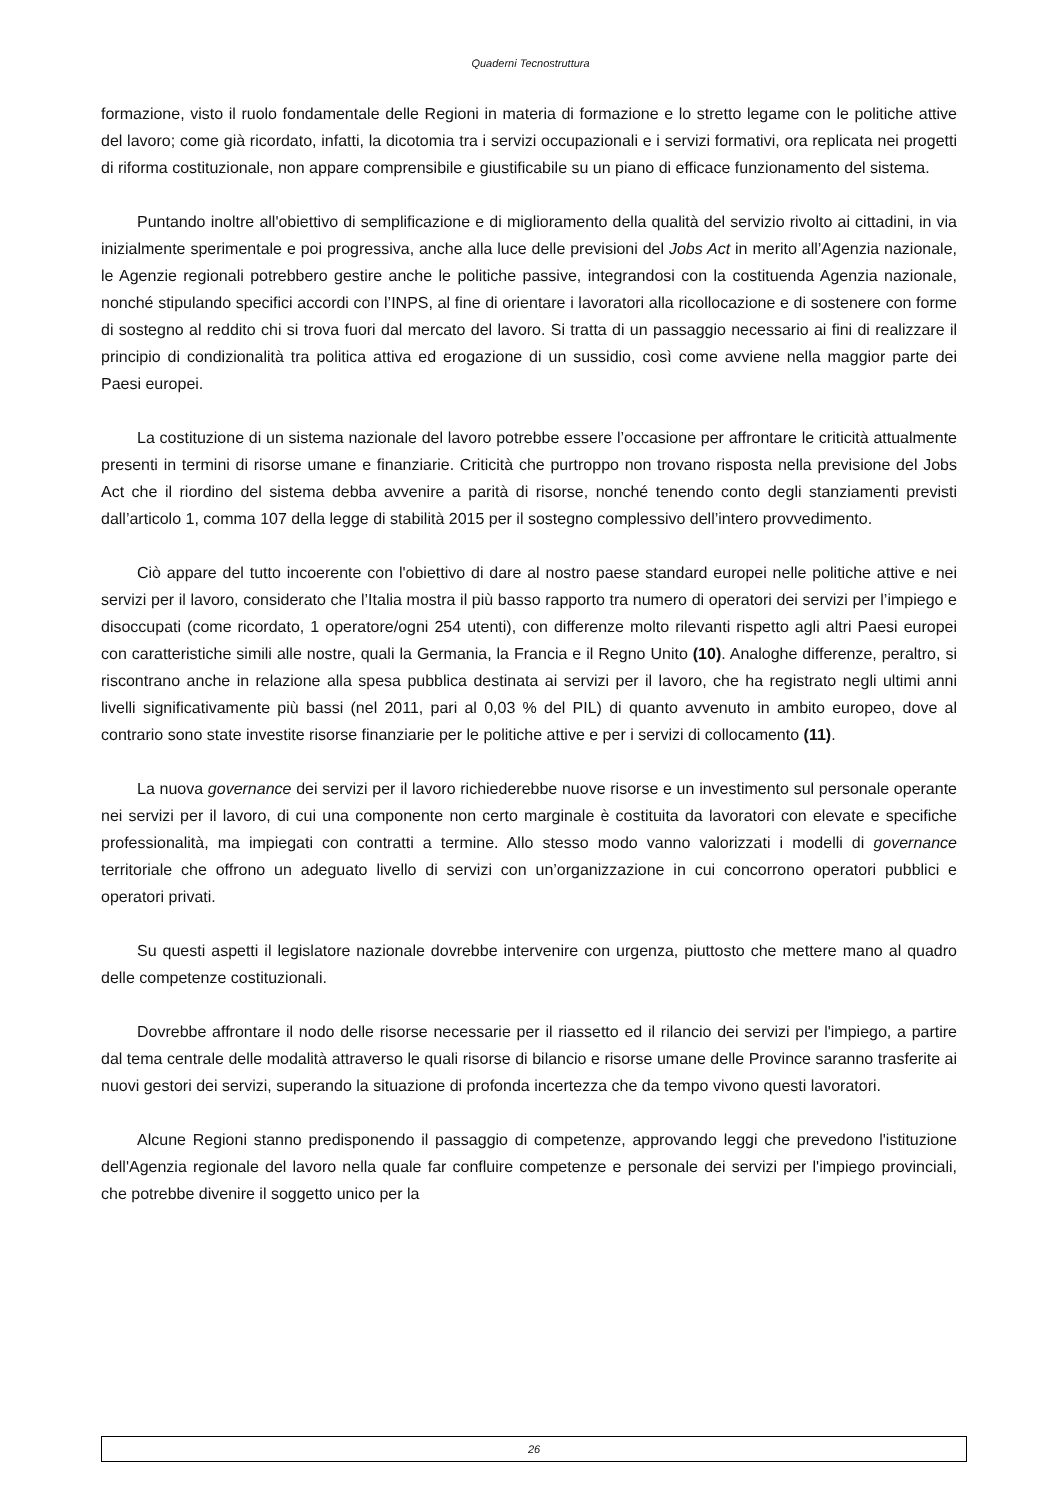Quaderni Tecnostruttura
formazione, visto il ruolo fondamentale delle Regioni in materia di formazione e lo stretto legame con le politiche attive del lavoro; come già ricordato, infatti, la dicotomia tra i servizi occupazionali e i servizi formativi, ora replicata nei progetti di riforma costituzionale, non appare comprensibile e giustificabile su un piano di efficace funzionamento del sistema.
Puntando inoltre all'obiettivo di semplificazione e di miglioramento della qualità del servizio rivolto ai cittadini, in via inizialmente sperimentale e poi progressiva, anche alla luce delle previsioni del Jobs Act in merito all’Agenzia nazionale, le Agenzie regionali potrebbero gestire anche le politiche passive, integrandosi con la costituenda Agenzia nazionale, nonché stipulando specifici accordi con l’INPS, al fine di orientare i lavoratori alla ricollocazione e di sostenere con forme di sostegno al reddito chi si trova fuori dal mercato del lavoro. Si tratta di un passaggio necessario ai fini di realizzare il principio di condizionalità tra politica attiva ed erogazione di un sussidio, così come avviene nella maggior parte dei Paesi europei.
La costituzione di un sistema nazionale del lavoro potrebbe essere l’occasione per affrontare le criticità attualmente presenti in termini di risorse umane e finanziarie. Criticità che purtroppo non trovano risposta nella previsione del Jobs Act che il riordino del sistema debba avvenire a parità di risorse, nonché tenendo conto degli stanziamenti previsti dall’articolo 1, comma 107 della legge di stabilità 2015 per il sostegno complessivo dell’intero provvedimento.
Ciò appare del tutto incoerente con l'obiettivo di dare al nostro paese standard europei nelle politiche attive e nei servizi per il lavoro, considerato che l’Italia mostra il più basso rapporto tra numero di operatori dei servizi per l’impiego e disoccupati (come ricordato, 1 operatore/ogni 254 utenti), con differenze molto rilevanti rispetto agli altri Paesi europei con caratteristiche simili alle nostre, quali la Germania, la Francia e il Regno Unito (10). Analoghe differenze, peraltro, si riscontrano anche in relazione alla spesa pubblica destinata ai servizi per il lavoro, che ha registrato negli ultimi anni livelli significativamente più bassi (nel 2011, pari al 0,03 % del PIL) di quanto avvenuto in ambito europeo, dove al contrario sono state investite risorse finanziarie per le politiche attive e per i servizi di collocamento (11).
La nuova governance dei servizi per il lavoro richiederebbe nuove risorse e un investimento sul personale operante nei servizi per il lavoro, di cui una componente non certo marginale è costituita da lavoratori con elevate e specifiche professionalità, ma impiegati con contratti a termine. Allo stesso modo vanno valorizzati i modelli di governance territoriale che offrono un adeguato livello di servizi con un’organizzazione in cui concorrono operatori pubblici e operatori privati.
Su questi aspetti il legislatore nazionale dovrebbe intervenire con urgenza, piuttosto che mettere mano al quadro delle competenze costituzionali.
Dovrebbe affrontare il nodo delle risorse necessarie per il riassetto ed il rilancio dei servizi per l'impiego, a partire dal tema centrale delle modalità attraverso le quali risorse di bilancio e risorse umane delle Province saranno trasferite ai nuovi gestori dei servizi, superando la situazione di profonda incertezza che da tempo vivono questi lavoratori.
Alcune Regioni stanno predisponendo il passaggio di competenze, approvando leggi che prevedono l'istituzione dell'Agenzia regionale del lavoro nella quale far confluire competenze e personale dei servizi per l'impiego provinciali, che potrebbe divenire il soggetto unico per la
26